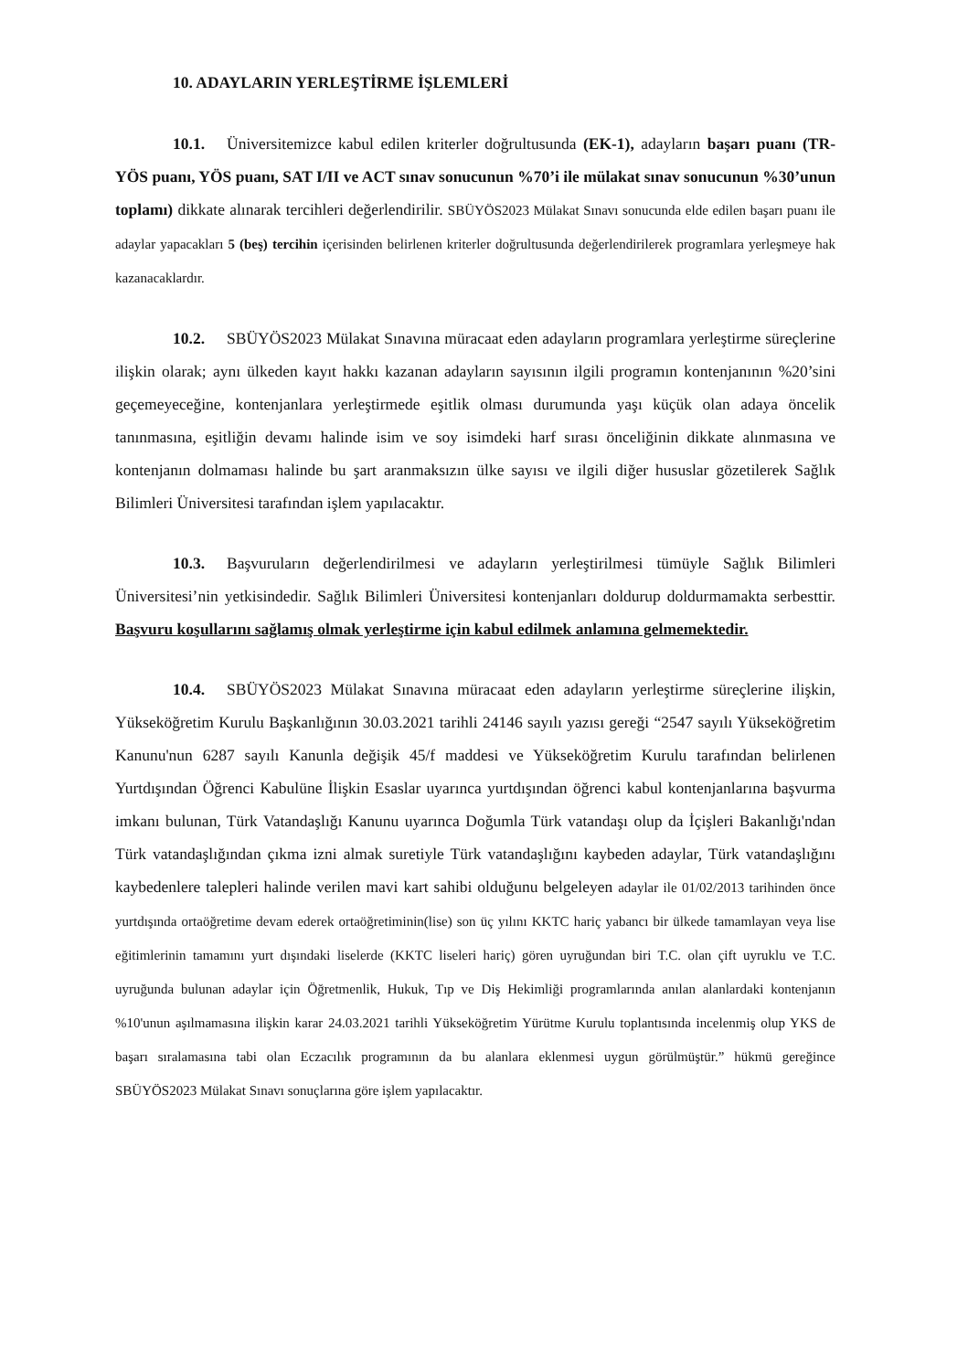10. ADAYLARIN YERLEŞTİRME İŞLEMLERİ
10.1. Üniversitemizce kabul edilen kriterler doğrultusunda (EK-1), adayların başarı puanı (TR-YÖS puanı, YÖS puanı, SAT I/II ve ACT sınav sonucunun %70’i ile mülakat sınav sonucunun %30’unun toplamı) dikkate alınarak tercihleri değerlendirilir. SBÜYÖS2023 Mülakat Sınavı sonucunda elde edilen başarı puanı ile adaylar yapacakları 5 (beş) tercihin içerisinden belirlenen kriterler doğrultusunda değerlendirilerek programlara yerleşmeye hak kazanacaklardır.
10.2. SBÜYÖS2023 Mülakat Sınavına müracaat eden adayların programlara yerleştirme süreçlerine ilişkin olarak; aynı ülkeden kayıt hakkı kazanan adayların sayısının ilgili programın kontenjanının %20’sini geçemeyeceğine, kontenjanlara yerleştirmede eşitlik olması durumunda yaşı küçük olan adaya öncelik tanınmasına, eşitliğin devamı halinde isim ve soy isimdeki harf sırası önceliğinin dikkate alınmasına ve kontenjanın dolmaması halinde bu şart aranmaksızın ülke sayısı ve ilgili diğer hususlar gözetilerek Sağlık Bilimleri Üniversitesi tarafından işlem yapılacaktır.
10.3. Başvuruların değerlendirilmesi ve adayların yerleştirilmesi tümüyle Sağlık Bilimleri Üniversitesi’nin yetkisindedir. Sağlık Bilimleri Üniversitesi kontenjanları doldurup doldurmamakta serbesttir. Başvuru koşullarını sağlamış olmak yerleştirme için kabul edilmek anlamına gelmemektedir.
10.4. SBÜYÖS2023 Mülakat Sınavına müracaat eden adayların yerleştirme süreçlerine ilişkin, Yükseköğretim Kurulu Başkanlığının 30.03.2021 tarihli 24146 sayılı yazısı gereği “2547 sayılı Yükseköğretim Kanunu'nun 6287 sayılı Kanunla değişik 45/f maddesi ve Yükseköğretim Kurulu tarafından belirlenen Yurtdışından Öğrenci Kabulüne İlişkin Esaslar uyarınca yurtdışından öğrenci kabul kontenjanlarına başvurma imkanı bulunan, Türk Vatandaşlığı Kanunu uyarınca Doğumla Türk vatandaşı olup da İçişleri Bakanlığı'ndan Türk vatandaşlığından çıkma izni almak suretiyle Türk vatandaşlığını kaybeden adaylar, Türk vatandaşlığını kaybedenlere talepleri halinde verilen mavi kart sahibi olduğunu belgeleyen adaylar ile 01/02/2013 tarihinden önce yurtdışında ortaöğretime devam ederek ortaöğretiminin(lise) son üç yılını KKTC hariç yabancı bir ülkede tamamlayan veya lise eğitimlerinin tamamını yurt dışındaki liselerde (KKTC liseleri hariç) gören uyruğundan biri T.C. olan çift uyruklu ve T.C. uyruğunda bulunan adaylar için Öğretmenlik, Hukuk, Tıp ve Diş Hekimliği programlarında anılan alanlardaki kontenjanın %10'unun aşılmamasına ilişkin karar 24.03.2021 tarihli Yükseköğretim Yürütme Kurulu toplantısında incelenmiş olup YKS de başarı sıralamasına tabi olan Eczacılık programının da bu alanlara eklenmesi uygun görülmüştür.” hükmü gereğince SBÜYÖS2023 Mülakat Sınavı sonuçlarına göre işlem yapılacaktır.